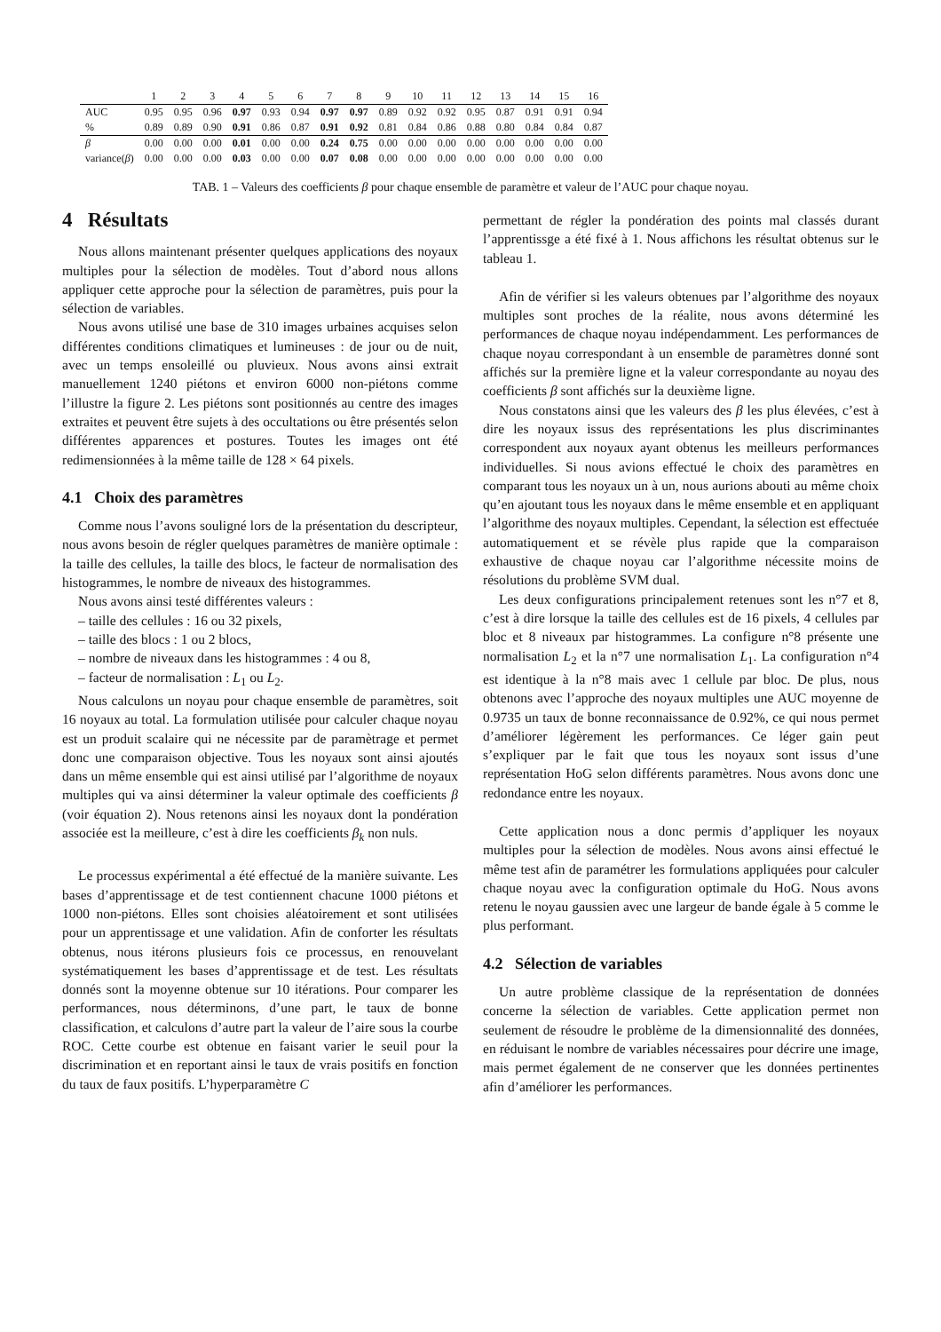| | 1 | 2 | 3 | 4 | 5 | 6 | 7 | 8 | 9 | 10 | 11 | 12 | 13 | 14 | 15 | 16 |
| --- | --- | --- | --- | --- | --- | --- | --- | --- | --- | --- | --- | --- | --- | --- | --- | --- |
| AUC | 0.95 | 0.95 | 0.96 | 0.97 | 0.93 | 0.94 | 0.97 | 0.97 | 0.89 | 0.92 | 0.92 | 0.95 | 0.87 | 0.91 | 0.91 | 0.94 |
| % | 0.89 | 0.89 | 0.90 | 0.91 | 0.86 | 0.87 | 0.91 | 0.92 | 0.81 | 0.84 | 0.86 | 0.88 | 0.80 | 0.84 | 0.84 | 0.87 |
| β | 0.00 | 0.00 | 0.00 | 0.01 | 0.00 | 0.00 | 0.24 | 0.75 | 0.00 | 0.00 | 0.00 | 0.00 | 0.00 | 0.00 | 0.00 | 0.00 |
| variance( β ) | 0.00 | 0.00 | 0.00 | 0.03 | 0.00 | 0.00 | 0.07 | 0.08 | 0.00 | 0.00 | 0.00 | 0.00 | 0.00 | 0.00 | 0.00 | 0.00 |
TAB. 1 – Valeurs des coefficients β pour chaque ensemble de paramètre et valeur de l’AUC pour chaque noyau.
4 Résultats
Nous allons maintenant présenter quelques applications des noyaux multiples pour la sélection de modèles. Tout d’abord nous allons appliquer cette approche pour la sélection de paramètres, puis pour la sélection de variables.
Nous avons utilisé une base de 310 images urbaines acquises selon différentes conditions climatiques et lumineuses : de jour ou de nuit, avec un temps ensoleillé ou pluvieux. Nous avons ainsi extrait manuellement 1240 piétons et environ 6000 non-piétons comme l’illustre la figure 2. Les piétons sont positionnés au centre des images extraites et peuvent être sujets à des occultations ou être présentés selon différentes apparences et postures. Toutes les images ont été redimensionnées à la même taille de 128 × 64 pixels.
4.1 Choix des paramètres
Comme nous l’avons souligné lors de la présentation du descripteur, nous avons besoin de régler quelques paramètres de manière optimale : la taille des cellules, la taille des blocs, le facteur de normalisation des histogrammes, le nombre de niveaux des histogrammes.
Nous avons ainsi testé différentes valeurs :
– taille des cellules : 16 ou 32 pixels,
– taille des blocs : 1 ou 2 blocs,
– nombre de niveaux dans les histogrammes : 4 ou 8,
– facteur de normalisation : L<sub>1</sub> ou L<sub>2</sub>.
Nous calculons un noyau pour chaque ensemble de paramètres, soit 16 noyaux au total. La formulation utilisée pour calculer chaque noyau est un produit scalaire qui ne nécessite par de paramètrage et permet donc une comparaison objective. Tous les noyaux sont ainsi ajoutés dans un même ensemble qui est ainsi utilisé par l’algorithme de noyaux multiples qui va ainsi déterminer la valeur optimale des coefficients β (voir équation 2). Nous retenons ainsi les noyaux dont la pondération associée est la meilleure, c’est à dire les coefficients β<sub>k</sub> non nuls.
Le processus expérimental a été effectué de la manière suivante. Les bases d’apprentissage et de test contiennent chacune 1000 piétons et 1000 non-piétons. Elles sont choisies aléatoirement et sont utilisées pour un apprentissage et une validation. Afin de conforter les résultats obtenus, nous itérons plusieurs fois ce processus, en renouvelant systématiquement les bases d’apprentissage et de test. Les résultats donnés sont la moyenne obtenue sur 10 itérations. Pour comparer les performances, nous déterminons, d’une part, le taux de bonne classification, et calculons d’autre part la valeur de l’aire sous la courbe ROC. Cette courbe est obtenue en faisant varier le seuil pour la discrimination et en reportant ainsi le taux de vrais positifs en fonction du taux de faux positifs. L’hyperparamètre C
permettant de régler la pondération des points mal classés durant l’apprentissge a été fixé à 1. Nous affichons les résultat obtenus sur le tableau 1.
Afin de vérifier si les valeurs obtenues par l’algorithme des noyaux multiples sont proches de la réalite, nous avons déterminé les performances de chaque noyau indépendamment. Les performances de chaque noyau correspondant à un ensemble de paramètres donné sont affichés sur la première ligne et la valeur correspondante au noyau des coefficients β sont affichés sur la deuxième ligne.
Nous constatons ainsi que les valeurs des β les plus élevées, c’est à dire les noyaux issus des représentations les plus discriminantes correspondent aux noyaux ayant obtenus les meilleurs performances individuelles. Si nous avions effectué le choix des paramètres en comparant tous les noyaux un à un, nous aurions abouti au même choix qu’en ajoutant tous les noyaux dans le même ensemble et en appliquant l’algorithme des noyaux multiples. Cependant, la sélection est effectuée automatiquement et se révèle plus rapide que la comparaison exhaustive de chaque noyau car l’algorithme nécessite moins de résolutions du problème SVM dual.
Les deux configurations principalement retenues sont les n°7 et 8, c’est à dire lorsque la taille des cellules est de 16 pixels, 4 cellules par bloc et 8 niveaux par histogrammes. La configure n°8 présente une normalisation L<sub>2</sub> et la n°7 une normalisation L<sub>1</sub>. La configuration n°4 est identique à la n°8 mais avec 1 cellule par bloc. De plus, nous obtenons avec l’approche des noyaux multiples une AUC moyenne de 0.9735 un taux de bonne reconnaissance de 0.92%, ce qui nous permet d’améliorer légèrement les performances. Ce léger gain peut s’expliquer par le fait que tous les noyaux sont issus d’une représentation HoG selon différents paramètres. Nous avons donc une redondance entre les noyaux.
Cette application nous a donc permis d’appliquer les noyaux multiples pour la sélection de modèles. Nous avons ainsi effectué le même test afin de paramétrer les formulations appliquées pour calculer chaque noyau avec la configuration optimale du HoG. Nous avons retenu le noyau gaussien avec une largeur de bande égale à 5 comme le plus performant.
4.2 Sélection de variables
Un autre problème classique de la représentation de données concerne la sélection de variables. Cette application permet non seulement de résoudre le problème de la dimensionnalité des données, en réduisant le nombre de variables nécessaires pour décrire une image, mais permet également de ne conserver que les données pertinentes afin d’améliorer les performances.